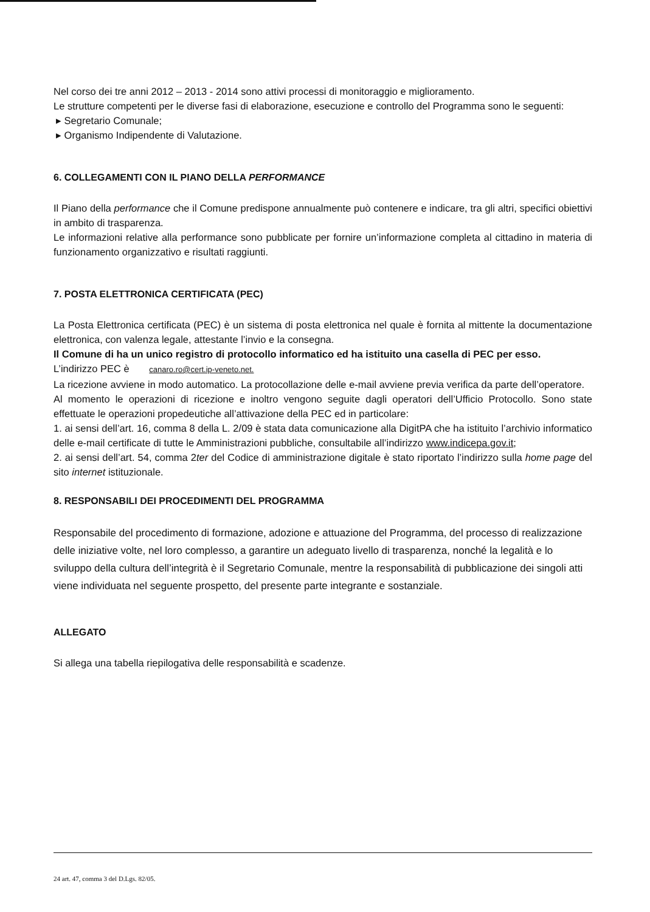Nel corso dei tre anni 2012 – 2013 - 2014 sono attivi processi di monitoraggio e miglioramento.
Le strutture competenti per le diverse fasi di elaborazione, esecuzione e controllo del Programma sono le seguenti:
▸ Segretario Comunale;
▸ Organismo Indipendente di Valutazione.
6. COLLEGAMENTI CON IL PIANO DELLA PERFORMANCE
Il Piano della performance che il Comune predispone annualmente può contenere e indicare, tra gli altri, specifici obiettivi in ambito di trasparenza.
Le informazioni relative alla performance sono pubblicate per fornire un’informazione completa al cittadino in materia di funzionamento organizzativo e risultati raggiunti.
7. POSTA ELETTRONICA CERTIFICATA (PEC)
La Posta Elettronica certificata (PEC) è un sistema di posta elettronica nel quale è fornita al mittente la documentazione elettronica, con valenza legale, attestante l’invio e la consegna.
Il Comune di ha un unico registro di protocollo informatico ed ha istituito una casella di PEC per esso.
L’indirizzo PEC è canaro.ro@cert.ip-veneto.net.
La ricezione avviene in modo automatico. La protocollazione delle e-mail avviene previa verifica da parte dell’operatore.
Al momento le operazioni di ricezione e inoltro vengono seguite dagli operatori dell’Ufficio Protocollo. Sono state effettuate le operazioni propedeutiche all’attivazione della PEC ed in particolare:
1. ai sensi dell’art. 16, comma 8 della L. 2/09 è stata data comunicazione alla DigitPA che ha istituito l’archivio informatico delle e-mail certificate di tutte le Amministrazioni pubbliche, consultabile all’indirizzo www.indicepa.gov.it;
2. ai sensi dell’art. 54, comma 2ter del Codice di amministrazione digitale è stato riportato l’indirizzo sulla home page del sito internet istituzionale.
8. RESPONSABILI DEI PROCEDIMENTI DEL PROGRAMMA
Responsabile del procedimento di formazione, adozione e attuazione del Programma, del processo di realizzazione delle iniziative volte, nel loro complesso, a garantire un adeguato livello di trasparenza, nonché la legalità e lo sviluppo della cultura dell’integrità è il Segretario Comunale, mentre la responsabilità di pubblicazione dei singoli atti viene individuata nel seguente prospetto, del presente parte integrante e sostanziale.
ALLEGATO
Si allega una tabella riepilogativa delle responsabilità e scadenze.
24 art. 47, comma 3 del D.Lgs. 82/05.